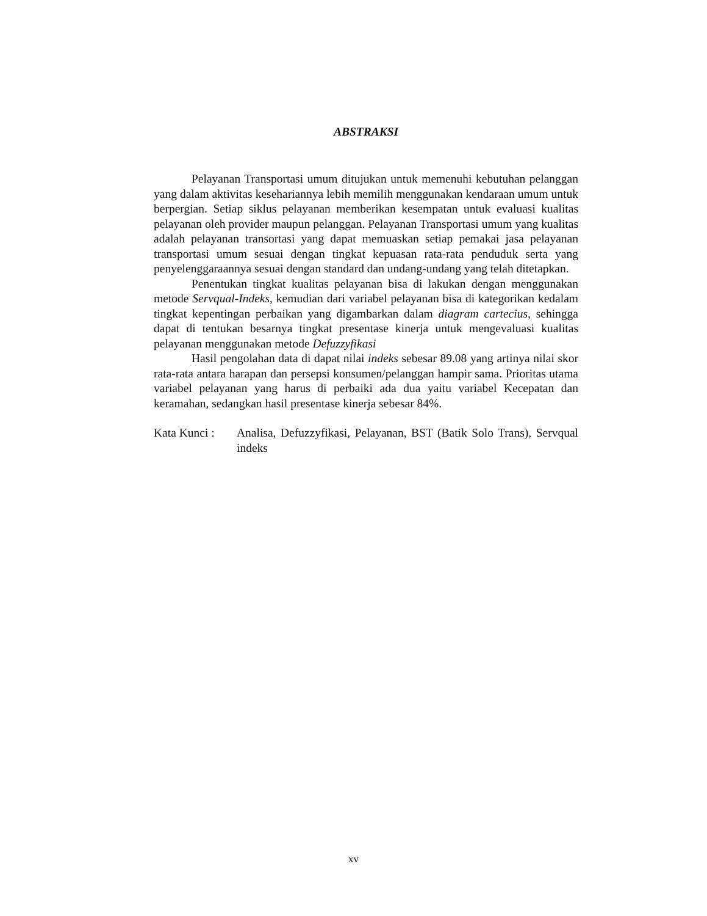ABSTRAKSI
Pelayanan Transportasi umum ditujukan untuk memenuhi kebutuhan pelanggan yang dalam aktivitas kesehariannya lebih memilih menggunakan kendaraan umum untuk berpergian. Setiap siklus pelayanan memberikan kesempatan untuk evaluasi kualitas pelayanan oleh provider maupun pelanggan. Pelayanan Transportasi umum yang kualitas adalah pelayanan transortasi yang dapat memuaskan setiap pemakai jasa pelayanan transportasi umum sesuai dengan tingkat kepuasan rata-rata penduduk serta yang penyelenggaraannya sesuai dengan standard dan undang-undang yang telah ditetapkan.
Penentukan tingkat kualitas pelayanan bisa di lakukan dengan menggunakan metode Servqual-Indeks, kemudian dari variabel pelayanan bisa di kategorikan kedalam tingkat kepentingan perbaikan yang digambarkan dalam diagram cartecius, sehingga dapat di tentukan besarnya tingkat presentase kinerja untuk mengevaluasi kualitas pelayanan menggunakan metode Defuzzyfikasi
Hasil pengolahan data di dapat nilai indeks sebesar 89.08 yang artinya nilai skor rata-rata antara harapan dan persepsi konsumen/pelanggan hampir sama. Prioritas utama variabel pelayanan yang harus di perbaiki ada dua yaitu variabel Kecepatan dan keramahan, sedangkan hasil presentase kinerja sebesar 84%.
Kata Kunci :
Analisa, Defuzzyfikasi, Pelayanan, BST (Batik Solo Trans), Servqual indeks
xv